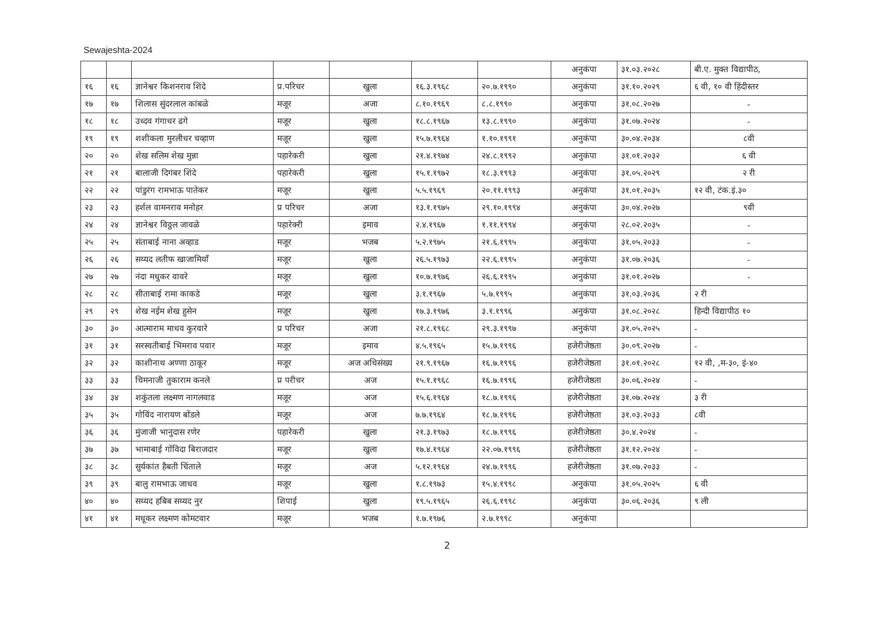Sewajeshta-2024
| | | | | | | | अनुकंपा | ३१.०३.२०२८ | बी.ए. मुक्त विद्यापीठ, |
| १६ | १६ | ज्ञानेश्वर किशनराव शिंदे | प्र.परिचर | खुला | १६.३.१९६८ | २०.७.१९९० | अनुकंपा | ३१.१०.२०२९ | ६ वी, १० वी हिंदीस्तर |
| १७ | १७ | शिलास सुंदरलाल कांबळे | मजूर | अजा | ८.१०.१९६९ | ८.८.१९९० | अनुकंपा | ३१.०८.२०२७ | - |
| १८ | १८ | उध्दव गंगाधर ढगे | मजूर | खुला | १८.८.१९६७ | १३.८.१९९० | अनुकंपा | ३१.०७.२०२४ | - |
| १९ | १९ | शशीकला मुरलीधर चव्हाण | मजूर | खुला | १५.७.१९६४ | १.१०.१९९१ | अनुकंपा | ३०.०४.२०३४ | ८वी |
| २० | २० | शेख सलिम शेख मुन्ना | पहारेकरी | खुला | २१.४.१९७४ | २४.८.१९९२ | अनुकंपा | ३१.०१.२०३२ | ६ वी |
| २१ | २१ | बालाजी दिगंबर शिंदे | पहारेकरी | खुला | १५.१.१९७२ | १८.३.१९९३ | अनुकंपा | ३१.०५.२०२९ | २ री |
| २२ | २२ | पांडुरंग रामभाऊ पातेकर | मजूर | खुला | ५.५.१९६९ | २०.११.१९९३ | अनुकंपा | ३१.०१.२०३५ | १२ वी, टंक.इं.३० |
| २३ | २३ | हर्शल वामनराव मनोहर | प्र परिचर | अजा | १३.१.१९७५ | २९.१०.१९९४ | अनुकंपा | ३०.०४.२०२७ | ९वी |
| २४ | २४ | ज्ञानेश्वर विठ्ठल जावळे | पहारेक्‍री | इमाव | २.४.१९६७ | १.११.१९९४ | अनुकंपा | २८.०२.२०३५ | - |
| २५ | २५ | संताबाई नाना अव्हाड | मजूर | भजब | ५.२.१९७५ | २१.६.१९९५ | अनुकंपा | ३१.०५.२०३३ | - |
| २६ | २६ | सय्यद लतीफ खाजामियाँ | मजूर | खुला | २६.५.१९७३ | २२.६.१९९५ | अनुकंपा | ३१.०७.२०३६ | - |
| २७ | २७ | नंदा मधुकर वावरे | मजूर | खुला | १०.७.१९७६ | २६.६.१९९५ | अनुकंपा | ३१.०१.२०२७ | - |
| २८ | २८ | सीताबाई रामा काकडे | मजूर | खुला | ३.१.१९६७ | ५.७.१९९५ | अनुकंपा | ३१.०३.२०३६ | २ री |
| २९ | २९ | शेख नईम शेख हुसेन | मजूर | खुला | १७.३.१९७६ | ३.१.१९९६ | अनुकंपा | ३१.०८.२०२८ | हिन्दी विद्यापीठ १० |
| ३० | ३० | आत्माराम माधव कुरवारे | प्र परिचर | अजा | २१.८.१९६८ | २९.३.१९९७ | अनुकंपा | ३१.०५.२०२५ | - |
| ३१ | ३१ | सरस्वतीबाई भिमराव पवार | मजूर | इमाव | ४.५.१९६५ | १५.७.१९९६ | हजेरीजेष्ठता | ३०.०९.२०२७ | - |
| ३२ | ३२ | काशीनाथ अण्णा ठाकूर | मजूर | अज अधिसंख्य | २१.९.१९६७ | १६.७.१९९६ | हजेरीजेष्ठता | ३१.०१.२०२८ | १२ वी, ,म-३०, इं-४० |
| ३३ | ३३ | चिमनाजी तुकाराम कनले | प्र परीचर | अज | १५.१.१९६८ | १६.७.१९९६ | हजेरीजेष्ठता | ३०.०६.२०२४ | - |
| ३४ | ३४ | शकुंतला लक्ष्मण नागलवाड | मजूर | अज | १५.६.१९६४ | १८.७.१९९६ | हजेरीजेष्ठता | ३१.०७.२०२४ | ३ री |
| ३५ | ३५ | गोविंद नारायण बोंडले | मजूर | अज | ७.७.१९६४ | १८.७.१९९६ | हजेरीजेष्ठता | ३१.०३.२०३३ | ८वी |
| ३६ | ३६ | मुंजाजी भानुदास रणेर | पहारेकरी | खुला | २१.३.१९७३ | १८.७.१९९६ | हजेरीजेष्ठता | ३०.४.२०२४ | - |
| ३७ | ३७ | भामाबाई गोंविदा बिराजदार | मजूर | खुला | १७.४.१९६४ | २२.०७.१९९६ | हजेरीजेष्ठता | ३१.१२.२०२४ | - |
| ३८ | ३८ | सुर्यकांत हैबती चिंताले | मजूर | अज | ५.१२.१९६४ | २४.७.१९९६ | हजेरीजेष्ठता | ३१.०७.२०३३ | - |
| ३९ | ३९ | बालु रामभाऊ जाधव | मजूर | खुला | १.८.१९७३ | १५.४.१९९८ | अनुकंपा | ३१.०५.२०२५ | ६ वी |
| ४० | ४० | सय्यद हबिब सय्यद नुर | शिपाई | खुला | १९.५.१९६५ | २६.६.१९९८ | अनुकंपा | ३०.०६.२०३६ | ९ ली |
| ४१ | ४१ | मधूकर लक्ष्मण कोमटवार | मजूर | भजब | १.७.१९७६ | २.७.१९९८ | अनुकंपा | | |
2